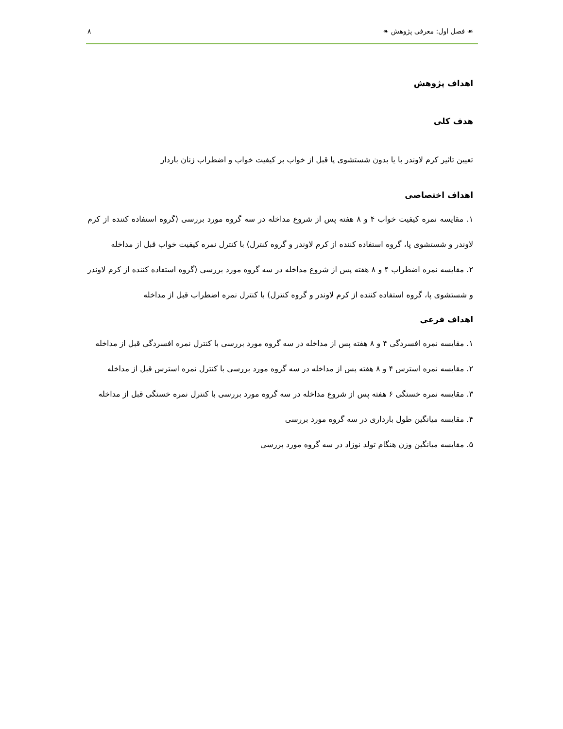☙ فصل اول: معرفی پژوهش ❧ ۸
اهداف پژوهش
هدف کلی
تعیین تاثیر کرم لاوندر با یا بدون شستشوی پا قبل از خواب بر کیفیت خواب و اضطراب زنان باردار
اهداف اختصاصی
۱. مقایسه نمره کیفیت خواب ۴ و ۸ هفته پس از شروع مداخله در سه گروه مورد بررسی (گروه استفاده کننده از کرم لاوندر و شستشوی پا، گروه استفاده کننده از کرم لاوندر و گروه کنترل) با کنترل نمره کیفیت خواب قبل از مداخله
۲. مقایسه نمره اضطراب ۴ و ۸ هفته پس از شروع مداخله در سه گروه مورد بررسی (گروه استفاده کننده از کرم لاوندر و شستشوی پا، گروه استفاده کننده از کرم لاوندر و گروه کنترل) با کنترل نمره اضطراب قبل از مداخله
اهداف فرعی
۱. مقایسه نمره افسردگی ۴ و ۸ هفته پس از مداخله در سه گروه مورد بررسی با کنترل نمره افسردگی قبل از مداخله
۲. مقایسه نمره استرس ۴ و ۸ هفته پس از مداخله در سه گروه مورد بررسی با کنترل نمره استرس قبل از مداخله
۳. مقایسه نمره خستگی ۶ هفته پس از شروع مداخله در سه گروه مورد بررسی با کنترل نمره خستگی قبل از مداخله
۴. مقایسه میانگین طول بارداری در سه گروه مورد بررسی
۵. مقایسه میانگین وزن هنگام تولد نوزاد در سه گروه مورد بررسی